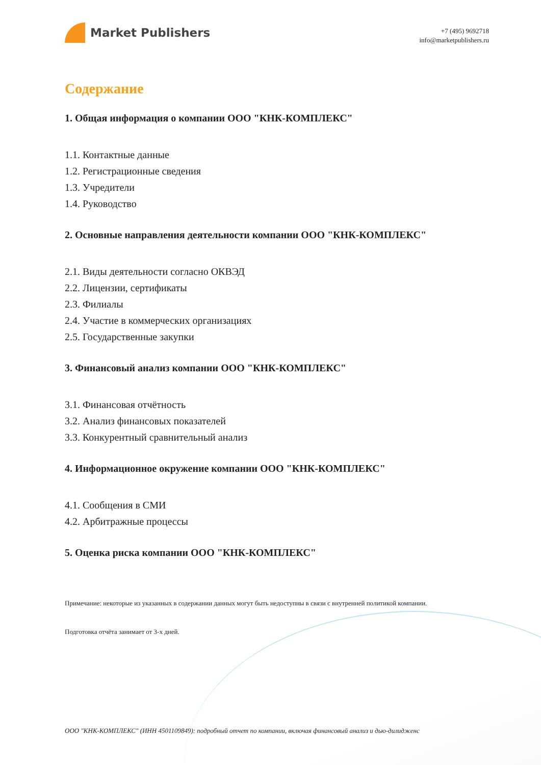Market Publishers
+7 (495) 9692718
info@marketpublishers.ru
Содержание
1. Общая информация о компании ООО "КНК-КОМПЛЕКС"
1.1. Контактные данные
1.2. Регистрационные сведения
1.3. Учредители
1.4. Руководство
2. Основные направления деятельности компании ООО "КНК-КОМПЛЕКС"
2.1. Виды деятельности согласно ОКВЭД
2.2. Лицензии, сертификаты
2.3. Филиалы
2.4. Участие в коммерческих организациях
2.5. Государственные закупки
3. Финансовый анализ компании ООО "КНК-КОМПЛЕКС"
3.1. Финансовая отчётность
3.2. Анализ финансовых показателей
3.3. Конкурентный сравнительный анализ
4. Информационное окружение компании ООО "КНК-КОМПЛЕКС"
4.1. Сообщения в СМИ
4.2. Арбитражные процессы
5. Оценка риска компании ООО "КНК-КОМПЛЕКС"
Примечание: некоторые из указанных в содержании данных могут быть недоступны в связи с внутренней политикой компании.
Подготовка отчёта занимает от 3-х дней.
ООО "КНК-КОМПЛЕКС" (ИНН 4501109849): подробный отчет по компании, включая финансовый анализ и дью-дилидженс